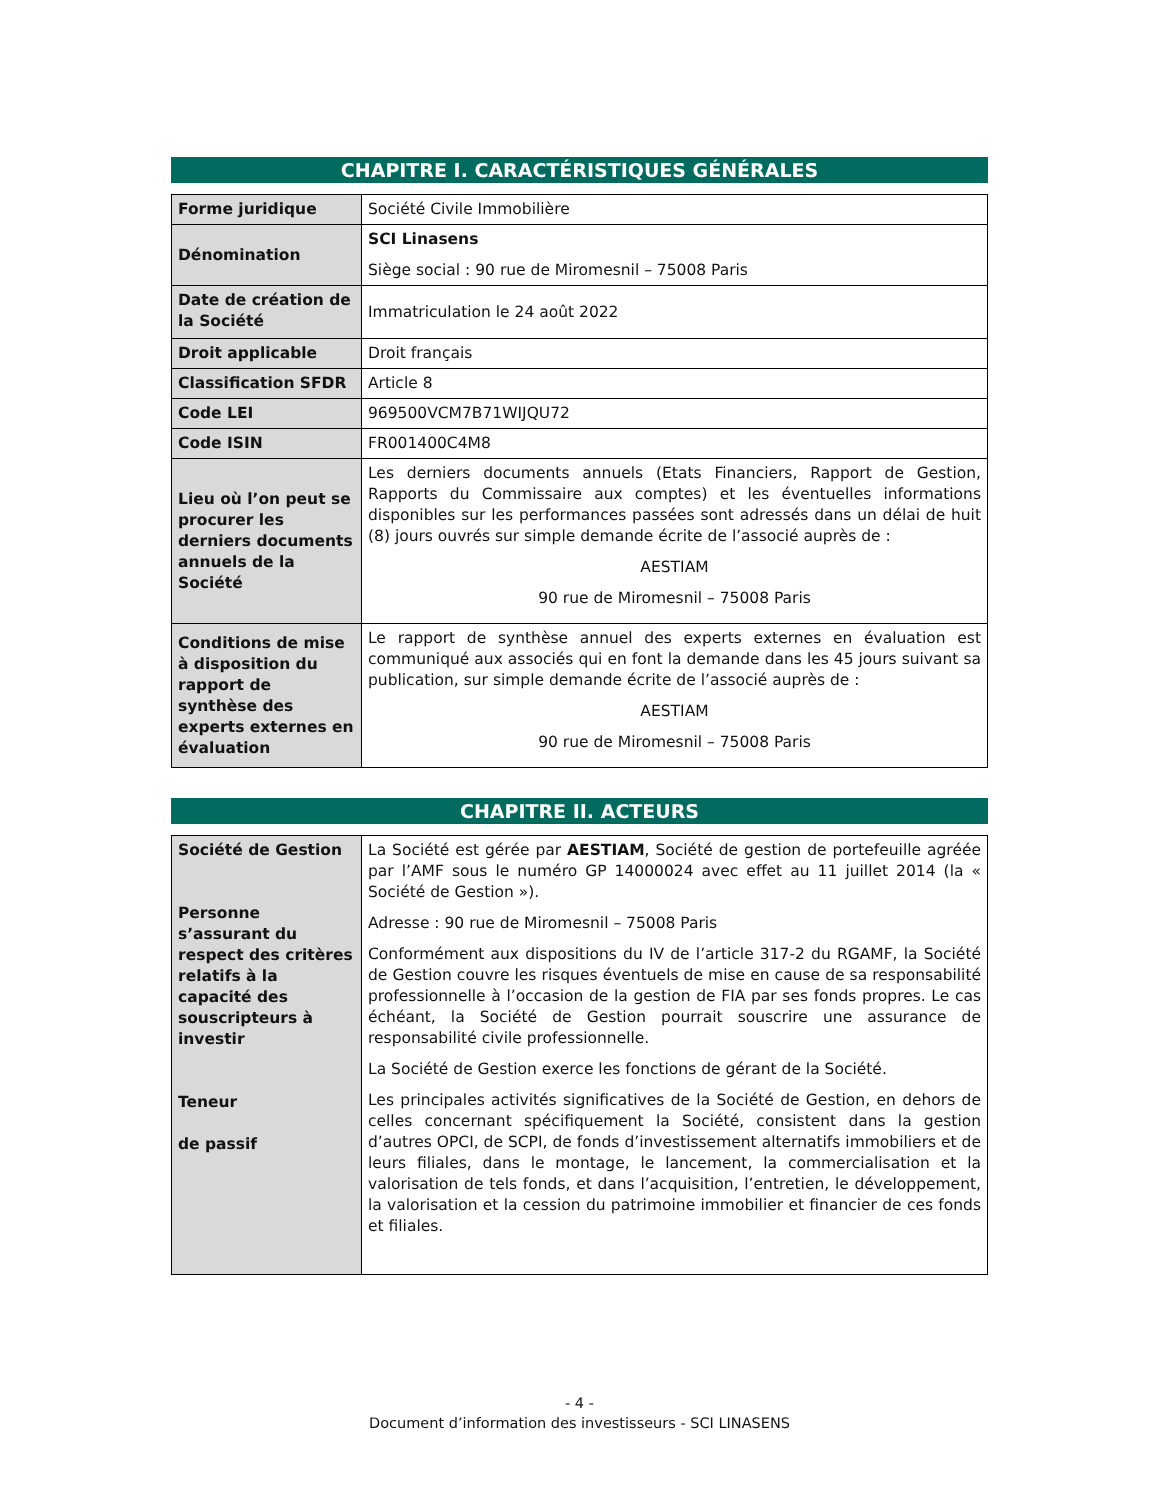CHAPITRE I. CARACTÉRISTIQUES GÉNÉRALES
| Forme juridique | Société Civile Immobilière |
| Dénomination | SCI Linasens Siège social : 90 rue de Miromesnil – 75008 Paris |
| Date de création de la Société | Immatriculation le 24 août 2022 |
| Droit applicable | Droit français |
| Classification SFDR | Article 8 |
| Code LEI | 969500VCM7B71WIJQU72 |
| Code ISIN | FR001400C4M8 |
| Lieu où l’on peut se procurer les derniers documents annuels de la Société | Les derniers documents annuels (Etats Financiers, Rapport de Gestion, Rapports du Commissaire aux comptes) et les éventuelles informations disponibles sur les performances passées sont adressés dans un délai de huit (8) jours ouvrés sur simple demande écrite de l’associé auprès de : AESTIAM 90 rue de Miromesnil – 75008 Paris |
| Conditions de mise à disposition du rapport de synthèse des experts externes en évaluation | Le rapport de synthèse annuel des experts externes en évaluation est communiqué aux associés qui en font la demande dans les 45 jours suivant sa publication, sur simple demande écrite de l’associé auprès de : AESTIAM 90 rue de Miromesnil – 75008 Paris |
CHAPITRE II. ACTEURS
| Société de Gestion Personne s’assurant du respect des critères relatifs à la capacité des souscripteurs à investir Teneur de passif | La Société est gérée par AESTIAM , Société de gestion de portefeuille agréée par l’AMF sous le numéro GP 14000024 avec effet au 11 juillet 2014 (la « Société de Gestion »). Adresse : 90 rue de Miromesnil – 75008 Paris Conformément aux dispositions du IV de l’article 317-2 du RGAMF, la Société de Gestion couvre les risques éventuels de mise en cause de sa responsabilité professionnelle à l’occasion de la gestion de FIA par ses fonds propres. Le cas échéant, la Société de Gestion pourrait souscrire une assurance de responsabilité civile professionnelle. La Société de Gestion exerce les fonctions de gérant de la Société. Les principales activités significatives de la Société de Gestion, en dehors de celles concernant spécifiquement la Société, consistent dans la gestion d’autres OPCI, de SCPI, de fonds d’investissement alternatifs immobiliers et de leurs filiales, dans le montage, le lancement, la commercialisation et la valorisation de tels fonds, et dans l’acquisition, l’entretien, le développement, la valorisation et la cession du patrimoine immobilier et financier de ces fonds et filiales. |
- 4 -
Document d’information des investisseurs - SCI LINASENS